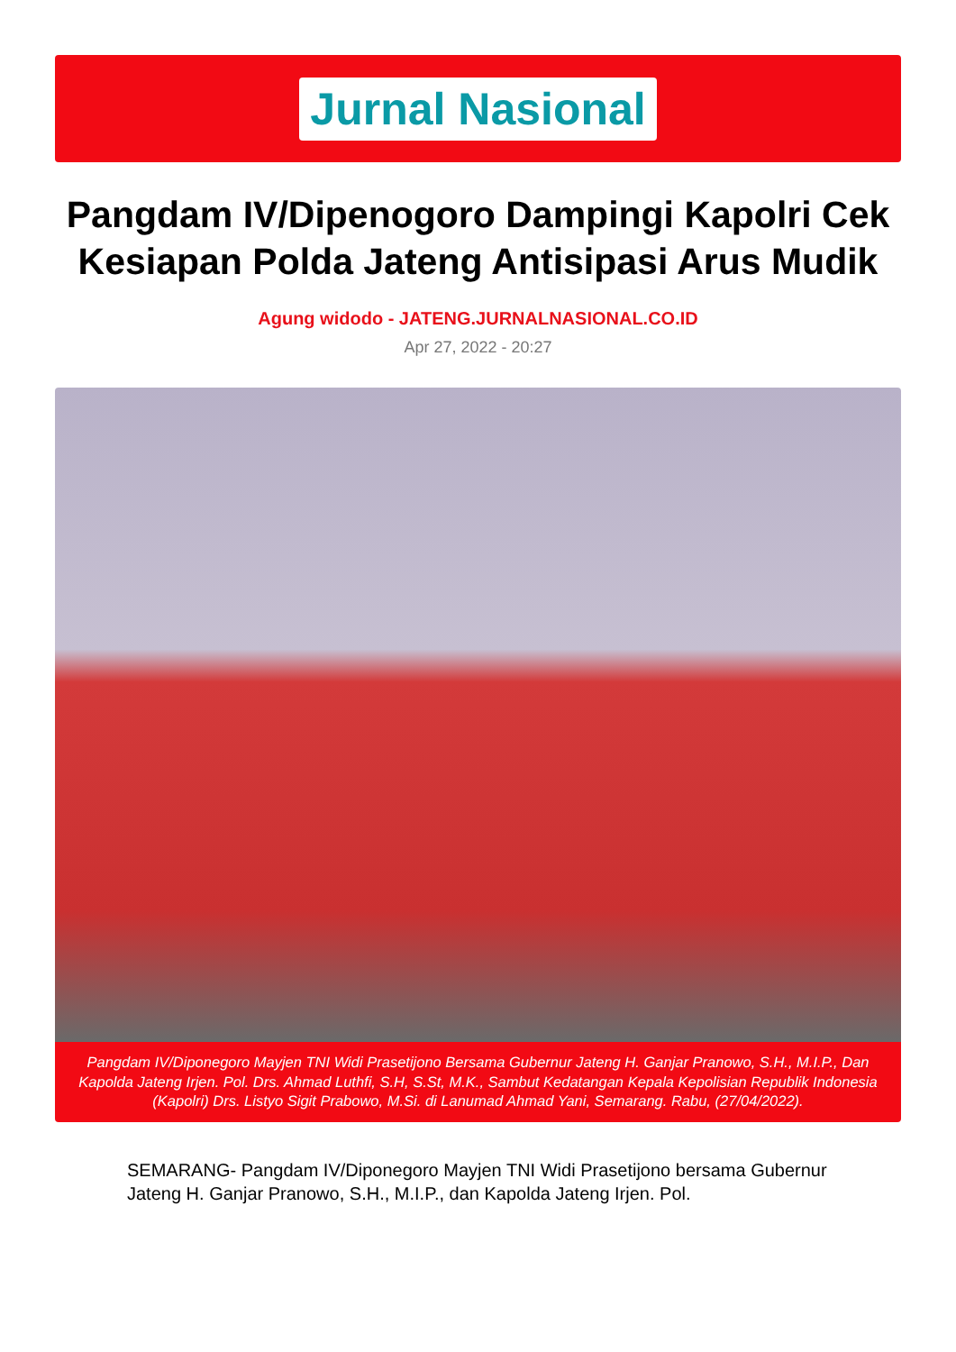Jurnal Nasional
Pangdam IV/Dipenogoro Dampingi Kapolri Cek Kesiapan Polda Jateng Antisipasi Arus Mudik
Agung widodo - JATENG.JURNALNASIONAL.CO.ID
Apr 27, 2022 - 20:27
Pangdam IV/Diponegoro Mayjen TNI Widi Prasetijono Bersama Gubernur Jateng H. Ganjar Pranowo, S.H., M.I.P., Dan Kapolda Jateng Irjen. Pol. Drs. Ahmad Luthfi, S.H, S.St, M.K., Sambut Kedatangan Kepala Kepolisian Republik Indonesia (Kapolri) Drs. Listyo Sigit Prabowo, M.Si. di Lanumad Ahmad Yani, Semarang. Rabu, (27/04/2022).
SEMARANG- Pangdam IV/Diponegoro Mayjen TNI Widi Prasetijono bersama Gubernur Jateng H. Ganjar Pranowo, S.H., M.I.P., dan Kapolda Jateng Irjen. Pol.